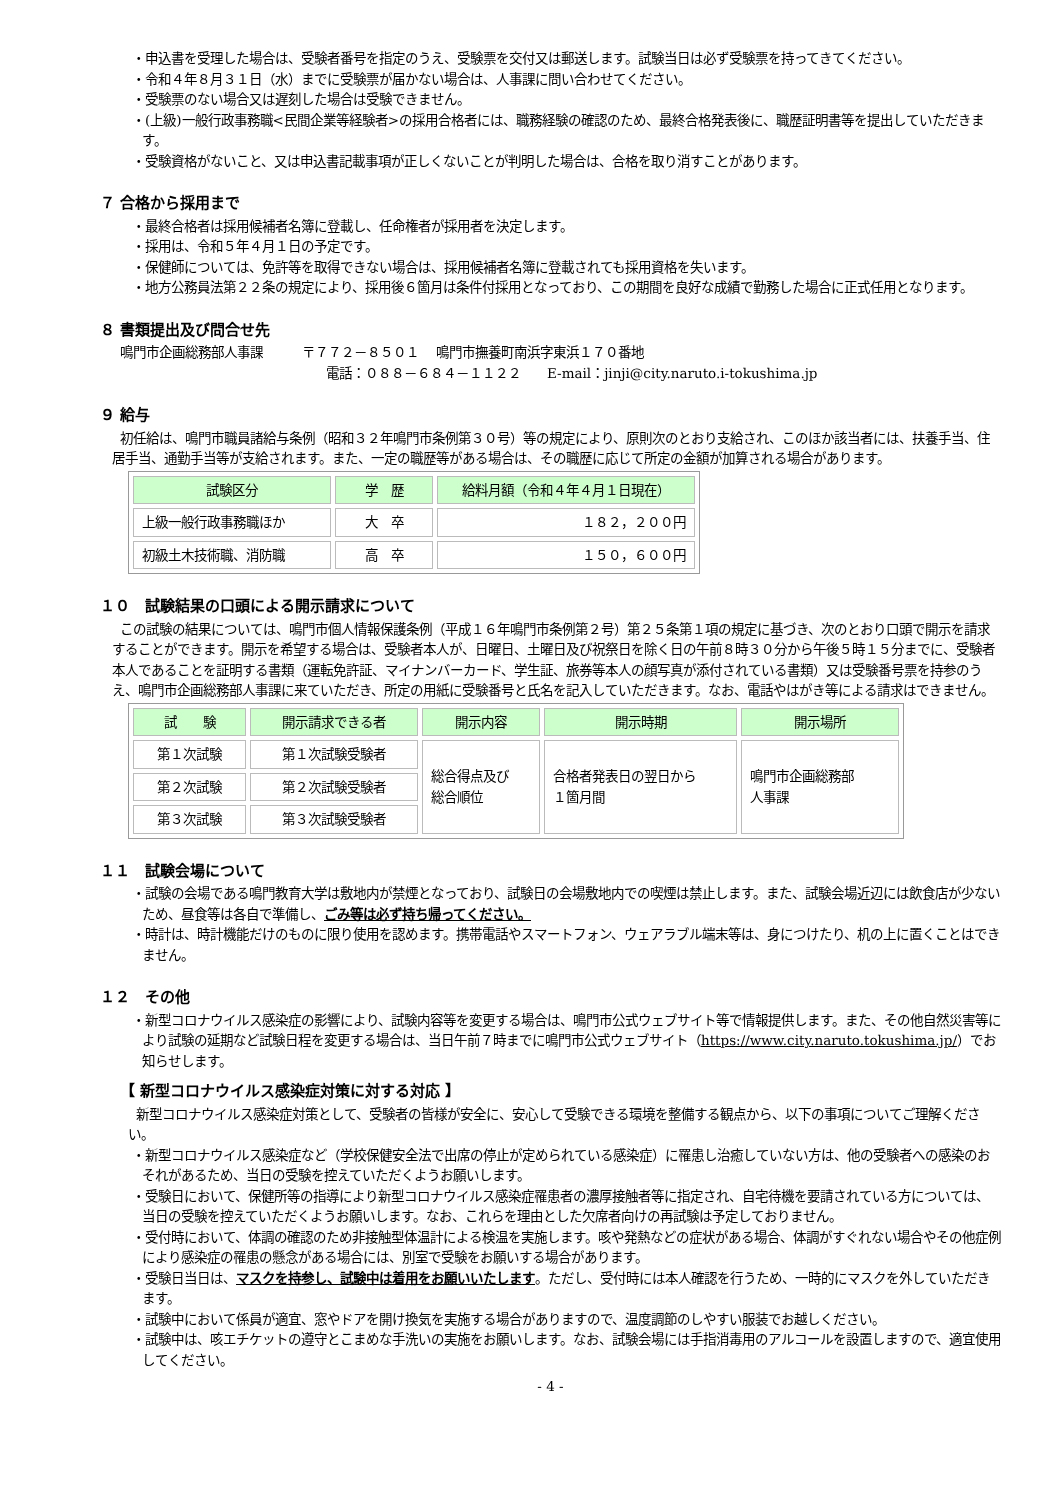・申込書を受理した場合は、受験者番号を指定のうえ、受験票を交付又は郵送します。試験当日は必ず受験票を持ってきてください。
・令和４年８月３１日（水）までに受験票が届かない場合は、人事課に問い合わせてください。
・受験票のない場合又は遅刻した場合は受験できません。
・(上級)一般行政事務職<民間企業等経験者>の採用合格者には、職務経験の確認のため、最終合格発表後に、職歴証明書等を提出していただきます。
・受験資格がないこと、又は申込書記載事項が正しくないことが判明した場合は、合格を取り消すことがあります。
７ 合格から採用まで
・最終合格者は採用候補者名簿に登載し、任命権者が採用者を決定します。
・採用は、令和５年４月１日の予定です。
・保健師については、免許等を取得できない場合は、採用候補者名簿に登載されても採用資格を失います。
・地方公務員法第２２条の規定により、採用後６箇月は条件付採用となっており、この期間を良好な成績で勤務した場合に正式任用となります。
８ 書類提出及び問合せ先
鳴門市企画総務部人事課　　　〒７７２－８５０１　 鳴門市撫養町南浜字東浜１７０番地
電話：０８８－６８４－１１２２　　E-mail：jinji@city.naruto.i-tokushima.jp
９ 給与
初任給は、鳴門市職員諸給与条例（昭和３２年鳴門市条例第３０号）等の規定により、原則次のとおり支給され、このほか該当者には、扶養手当、住居手当、通勤手当等が支給されます。また、一定の職歴等がある場合は、その職歴に応じて所定の金額が加算される場合があります。
| 試験区分 | 学 歴 | 給料月額（令和４年４月１日現在） |
| --- | --- | --- |
| 上級一般行政事務職ほか | 大 卒 | １８２，２００円 |
| 初級土木技術職、消防職 | 高 卒 | １５０，６００円 |
１０　試験結果の口頭による開示請求について
この試験の結果については、鳴門市個人情報保護条例（平成１６年鳴門市条例第２号）第２５条第１項の規定に基づき、次のとおり口頭で開示を請求することができます。開示を希望する場合は、受験者本人が、日曜日、土曜日及び祝祭日を除く日の午前８時３０分から午後５時１５分までに、受験者本人であることを証明する書類（運転免許証、マイナンバーカード、学生証、旅券等本人の顔写真が添付されている書類）又は受験番号票を持参のうえ、鳴門市企画総務部人事課に来ていただき、所定の用紙に受験番号と氏名を記入していただきます。なお、電話やはがき等による請求はできません。
| 試 験 | 開示請求できる者 | 開示内容 | 開示時期 | 開示場所 |
| --- | --- | --- | --- | --- |
| 第１次試験 | 第１次試験受験者 | 総合得点及び 総合順位 | 合格者発表日の翌日から １箇月間 | 鳴門市企画総務部 人事課 |
| 第２次試験 | 第２次試験受験者 | | | |
| 第３次試験 | 第３次試験受験者 | | | |
１１　試験会場について
・試験の会場である鳴門教育大学は敷地内が禁煙となっており、試験日の会場敷地内での喫煙は禁止します。また、試験会場近辺には飲食店が少ないため、昼食等は各自で準備し、ごみ等は必ず持ち帰ってください。
・時計は、時計機能だけのものに限り使用を認めます。携帯電話やスマートフォン、ウェアラブル端末等は、身につけたり、机の上に置くことはできません。
１２　その他
・新型コロナウイルス感染症の影響により、試験内容等を変更する場合は、鳴門市公式ウェブサイト等で情報提供します。また、その他自然災害等により試験の延期など試験日程を変更する場合は、当日午前７時までに鳴門市公式ウェブサイト（https://www.city.naruto.tokushima.jp/）でお知らせします。
【 新型コロナウイルス感染症対策に対する対応 】
新型コロナウイルス感染症対策として、受験者の皆様が安全に、安心して受験できる環境を整備する観点から、以下の事項についてご理解ください。
・新型コロナウイルス感染症など（学校保健安全法で出席の停止が定められている感染症）に罹患し治癒していない方は、他の受験者への感染のおそれがあるため、当日の受験を控えていただくようお願いします。
・受験日において、保健所等の指導により新型コロナウイルス感染症罹患者の濃厚接触者等に指定され、自宅待機を要請されている方については、当日の受験を控えていただくようお願いします。なお、これらを理由とした欠席者向けの再試験は予定しておりません。
・受付時において、体調の確認のため非接触型体温計による検温を実施します。咳や発熱などの症状がある場合、体調がすぐれない場合やその他症例により感染症の罹患の懸念がある場合には、別室で受験をお願いする場合があります。
・受験日当日は、マスクを持参し、試験中は着用をお願いいたします。ただし、受付時には本人確認を行うため、一時的にマスクを外していただきます。
・試験中において係員が適宜、窓やドアを開け換気を実施する場合がありますので、温度調節のしやすい服装でお越しください。
・試験中は、咳エチケットの遵守とこまめな手洗いの実施をお願いします。なお、試験会場には手指消毒用のアルコールを設置しますので、適宜使用してください。
- 4 -